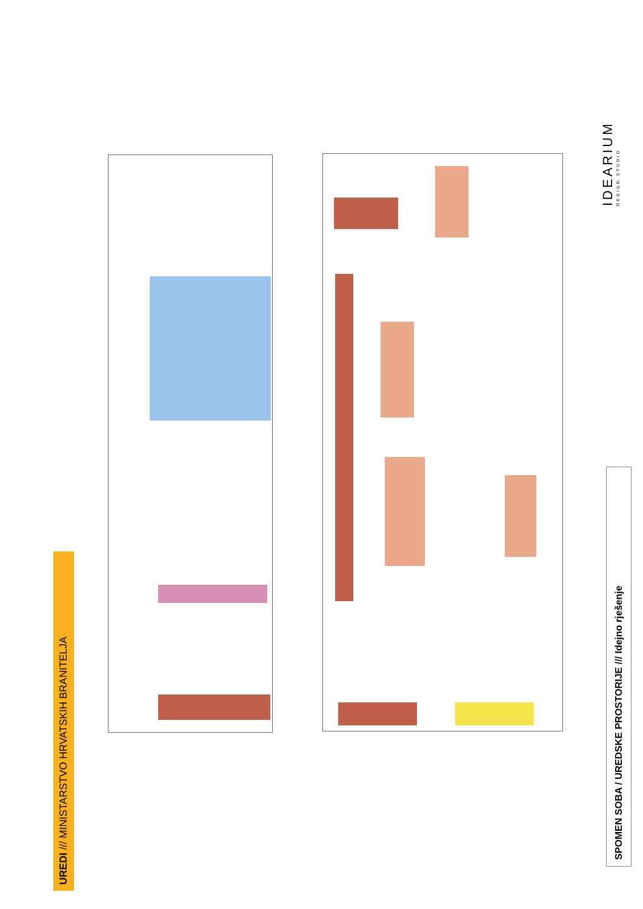UREDI /// MINISTARSTVO HRVATSKIH BRANITELJA
SPOMEN SOBA / UREDSKE PROSTORIJE /// Idejno rješenje
IDEARIUM
DESIGN STUDIO